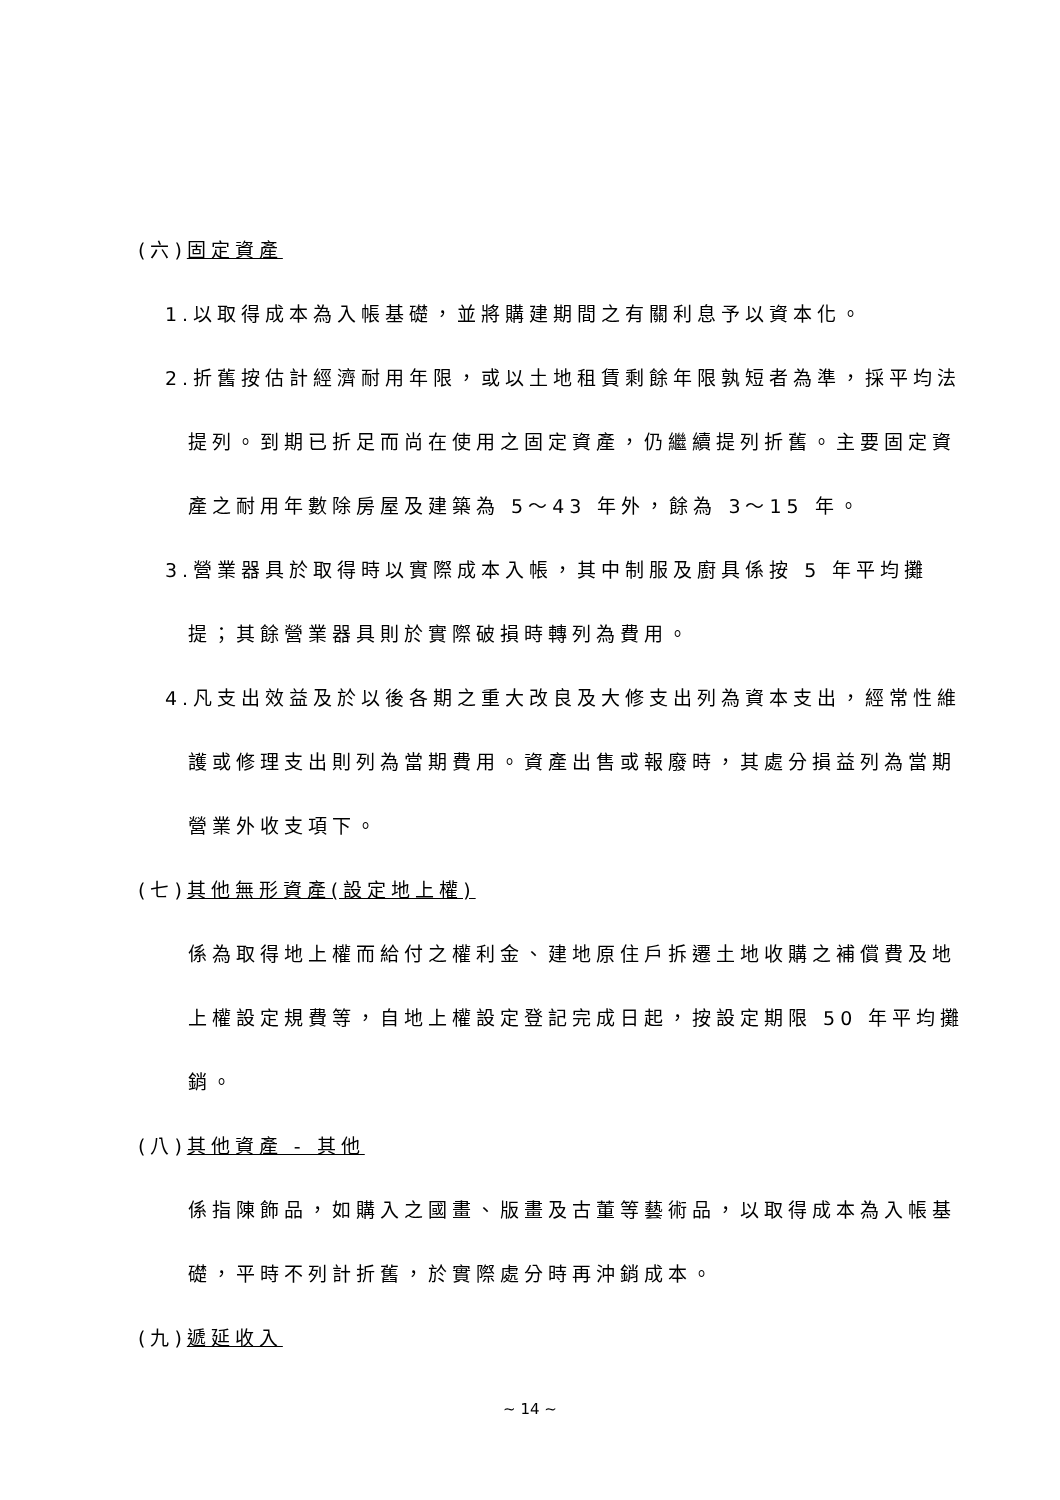(六)固定資產
1.以取得成本為入帳基礎，並將購建期間之有關利息予以資本化。
2.折舊按估計經濟耐用年限，或以土地租賃剩餘年限孰短者為準，採平均法提列。到期已折足而尚在使用之固定資產，仍繼續提列折舊。主要固定資產之耐用年數除房屋及建築為 5～43 年外，餘為 3～15 年。
3.營業器具於取得時以實際成本入帳，其中制服及廚具係按 5 年平均攤提；其餘營業器具則於實際破損時轉列為費用。
4.凡支出效益及於以後各期之重大改良及大修支出列為資本支出，經常性維護或修理支出則列為當期費用。資產出售或報廢時，其處分損益列為當期營業外收支項下。
(七)其他無形資產(設定地上權)
係為取得地上權而給付之權利金、建地原住戶拆遷土地收購之補償費及地上權設定規費等，自地上權設定登記完成日起，按設定期限 50 年平均攤銷。
(八)其他資產 - 其他
係指陳飾品，如購入之國畫、版畫及古董等藝術品，以取得成本為入帳基礎，平時不列計折舊，於實際處分時再沖銷成本。
(九)遞延收入
~ 14 ~